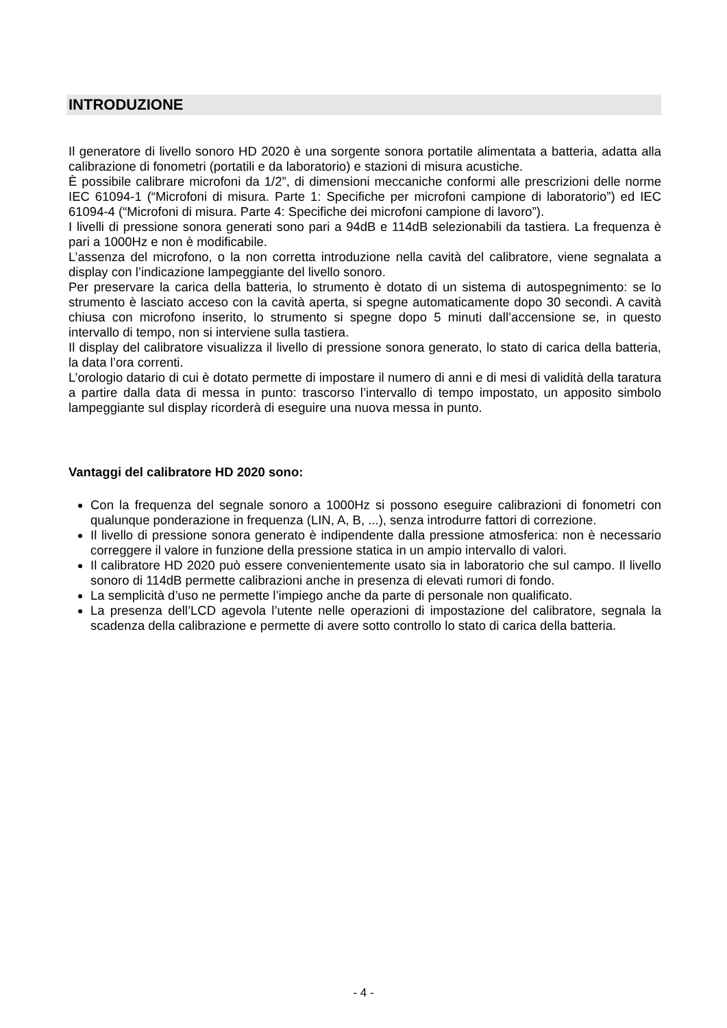INTRODUZIONE
Il generatore di livello sonoro HD 2020 è una sorgente sonora portatile alimentata a batteria, adatta alla calibrazione di fonometri (portatili e da laboratorio) e stazioni di misura acustiche.
È possibile calibrare microfoni da 1/2”, di dimensioni meccaniche conformi alle prescrizioni delle norme IEC 61094-1 (“Microfoni di misura. Parte 1: Specifiche per microfoni campione di laboratorio”) ed IEC 61094-4 (“Microfoni di misura. Parte 4: Specifiche dei microfoni campione di lavoro”).
I livelli di pressione sonora generati sono pari a 94dB e 114dB selezionabili da tastiera. La frequenza è pari a 1000Hz e non è modificabile.
L’assenza del microfono, o la non corretta introduzione nella cavità del calibratore, viene segnalata a display con l’indicazione lampeggiante del livello sonoro.
Per preservare la carica della batteria, lo strumento è dotato di un sistema di autospegnimento: se lo strumento è lasciato acceso con la cavità aperta, si spegne automaticamente dopo 30 secondi. A cavità chiusa con microfono inserito, lo strumento si spegne dopo 5 minuti dall’accensione se, in questo intervallo di tempo, non si interviene sulla tastiera.
Il display del calibratore visualizza il livello di pressione sonora generato, lo stato di carica della batteria, la data l’ora correnti.
L’orologio datario di cui è dotato permette di impostare il numero di anni e di mesi di validità della taratura a partire dalla data di messa in punto: trascorso l’intervallo di tempo impostato, un apposito simbolo lampeggiante sul display ricorderà di eseguire una nuova messa in punto.
Vantaggi del calibratore HD 2020 sono:
Con la frequenza del segnale sonoro a 1000Hz si possono eseguire calibrazioni di fonometri con qualunque ponderazione in frequenza (LIN, A, B, ...), senza introdurre fattori di correzione.
Il livello di pressione sonora generato è indipendente dalla pressione atmosferica: non è necessario correggere il valore in funzione della pressione statica in un ampio intervallo di valori.
Il calibratore HD 2020 può essere convenientemente usato sia in laboratorio che sul campo. Il livello sonoro di 114dB permette calibrazioni anche in presenza di elevati rumori di fondo.
La semplicità d’uso ne permette l’impiego anche da parte di personale non qualificato.
La presenza dell’LCD agevola l’utente nelle operazioni di impostazione del calibratore, segnala la scadenza della calibrazione e permette di avere sotto controllo lo stato di carica della batteria.
- 4 -